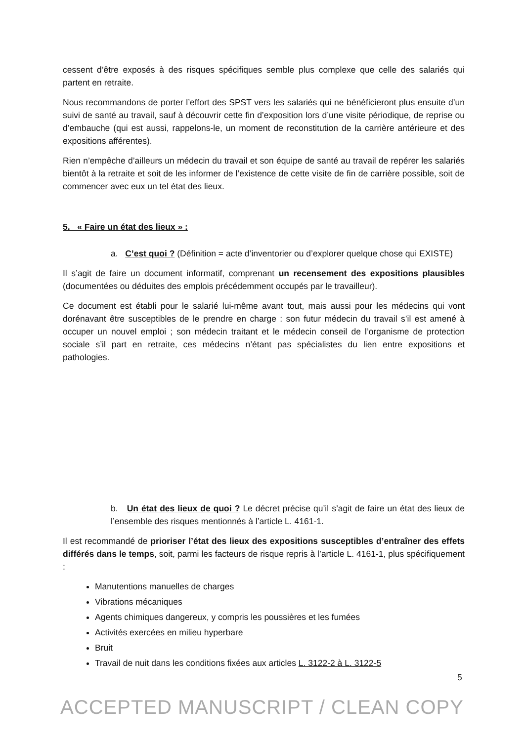cessent d’être exposés à des risques spécifiques semble plus complexe que celle des salariés qui partent en retraite.
Nous recommandons de porter l’effort des SPST vers les salariés qui ne bénéficieront plus ensuite d’un suivi de santé au travail, sauf à découvrir cette fin d’exposition lors d’une visite périodique, de reprise ou d’embauche (qui est aussi, rappelons-le, un moment de reconstitution de la carrière antérieure et des expositions afférentes).
Rien n’empêche d’ailleurs un médecin du travail et son équipe de santé au travail de repérer les salariés bientôt à la retraite et soit de les informer de l’existence de cette visite de fin de carrière possible, soit de commencer avec eux un tel état des lieux.
5. « Faire un état des lieux » :
a. C’est quoi ? (Définition = acte d’inventorier ou d’explorer quelque chose qui EXISTE)
Il s’agit de faire un document informatif, comprenant un recensement des expositions plausibles (documentées ou déduites des emplois précédemment occupés par le travailleur).
Ce document est établi pour le salarié lui-même avant tout, mais aussi pour les médecins qui vont dorénavant être susceptibles de le prendre en charge : son futur médecin du travail s’il est amené à occuper un nouvel emploi ; son médecin traitant et le médecin conseil de l’organisme de protection sociale s’il part en retraite, ces médecins n’étant pas spécialistes du lien entre expositions et pathologies.
b. Un état des lieux de quoi ? Le décret précise qu’il s’agit de faire un état des lieux de l’ensemble des risques mentionnés à l’article L. 4161-1.
Il est recommandé de prioriser l’état des lieux des expositions susceptibles d’entraîner des effets différés dans le temps, soit, parmi les facteurs de risque repris à l’article L. 4161-1, plus spécifiquement :
Manutentions manuelles de charges
Vibrations mécaniques
Agents chimiques dangereux, y compris les poussières et les fumées
Activités exercées en milieu hyperbare
Bruit
Travail de nuit dans les conditions fixées aux articles L. 3122-2 à L. 3122-5
5
ACCEPTED MANUSCRIPT / CLEAN COPY